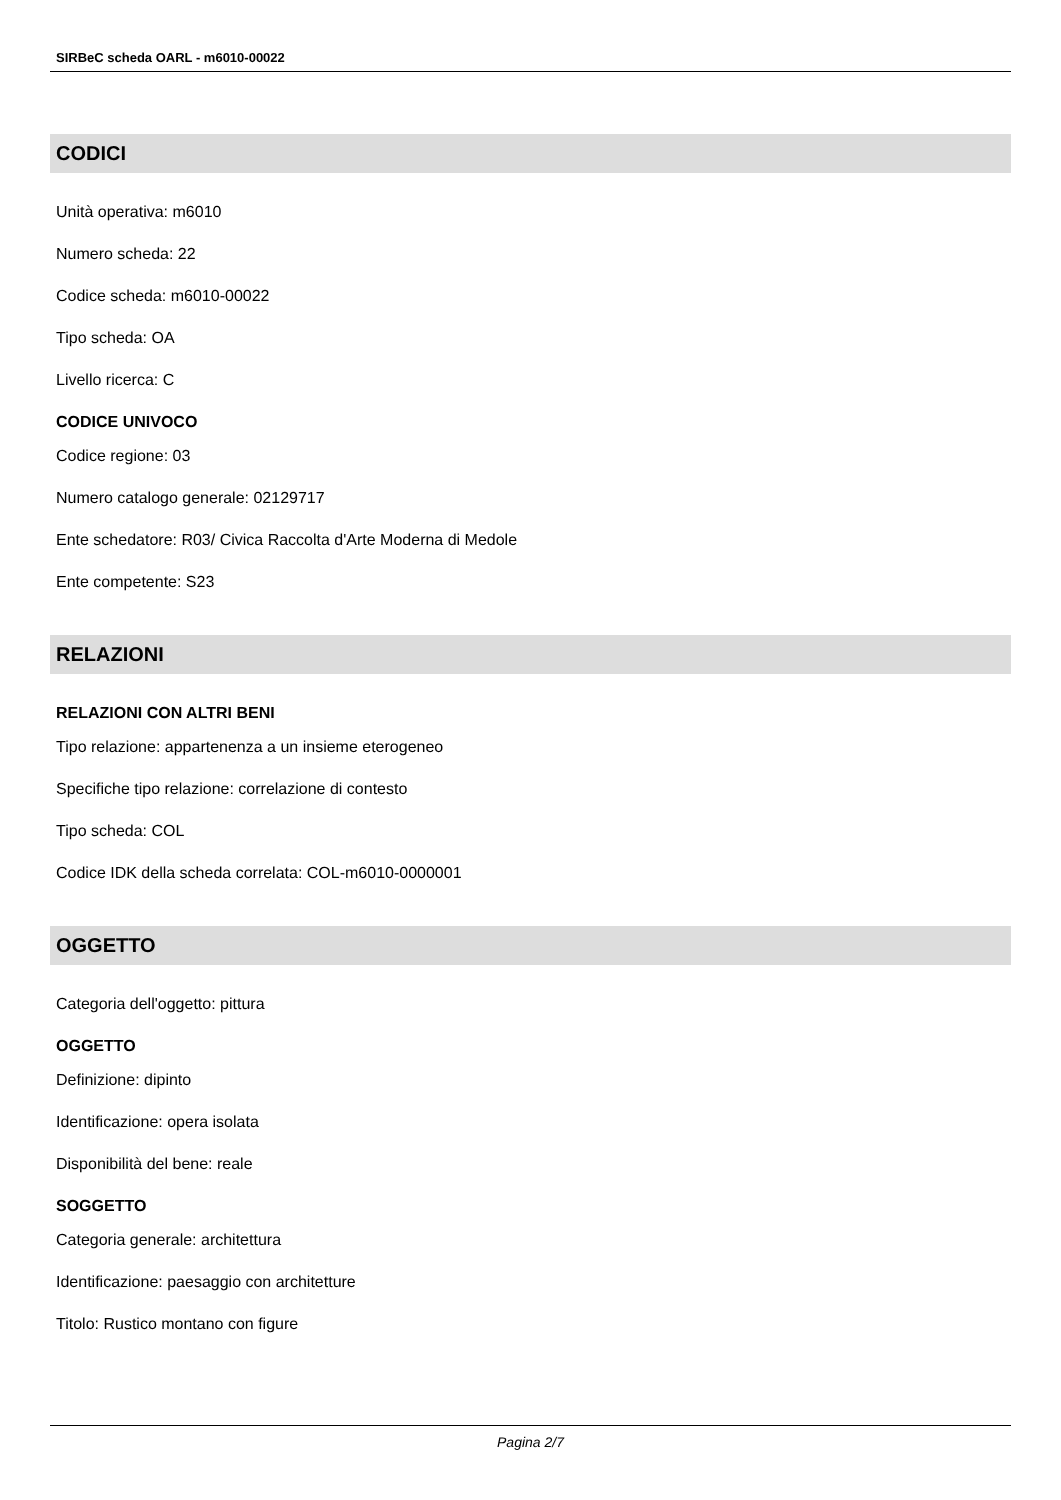SIRBeC scheda OARL - m6010-00022
CODICI
Unità operativa: m6010
Numero scheda: 22
Codice scheda: m6010-00022
Tipo scheda: OA
Livello ricerca: C
CODICE UNIVOCO
Codice regione: 03
Numero catalogo generale: 02129717
Ente schedatore: R03/ Civica Raccolta d'Arte Moderna di Medole
Ente competente: S23
RELAZIONI
RELAZIONI CON ALTRI BENI
Tipo relazione: appartenenza a un insieme eterogeneo
Specifiche tipo relazione: correlazione di contesto
Tipo scheda: COL
Codice IDK della scheda correlata: COL-m6010-0000001
OGGETTO
Categoria dell'oggetto: pittura
OGGETTO
Definizione: dipinto
Identificazione: opera isolata
Disponibilità del bene: reale
SOGGETTO
Categoria generale: architettura
Identificazione: paesaggio con architetture
Titolo: Rustico montano con figure
Pagina 2/7